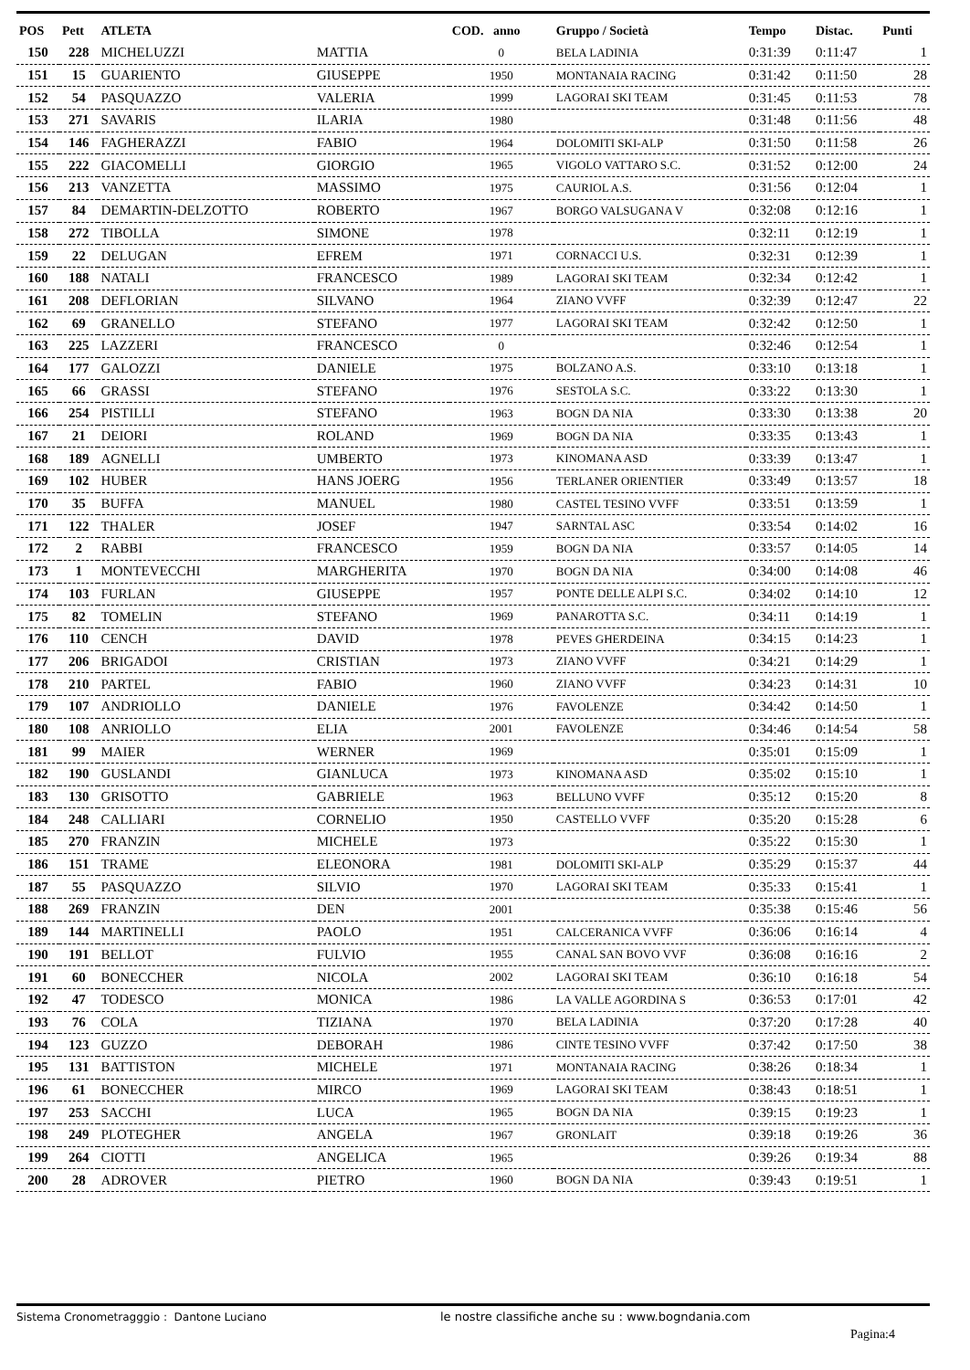| POS | Pett | ATLETA | | COD. anno | Gruppo / Società | Tempo | Distac. | Punti |
| --- | --- | --- | --- | --- | --- | --- | --- | --- |
| 150 | 228 | MICHELUZZI | MATTIA | 0 | BELA LADINIA | 0:31:39 | 0:11:47 | 1 |
| 151 | 15 | GUARIENTO | GIUSEPPE | 1950 | MONTANAIA RACING | 0:31:42 | 0:11:50 | 28 |
| 152 | 54 | PASQUAZZO | VALERIA | 1999 | LAGORAI SKI TEAM | 0:31:45 | 0:11:53 | 78 |
| 153 | 271 | SAVARIS | ILARIA | 1980 | | 0:31:48 | 0:11:56 | 48 |
| 154 | 146 | FAGHERAZZI | FABIO | 1964 | DOLOMITI SKI-ALP | 0:31:50 | 0:11:58 | 26 |
| 155 | 222 | GIACOMELLI | GIORGIO | 1965 | VIGOLO VATTARO S.C. | 0:31:52 | 0:12:00 | 24 |
| 156 | 213 | VANZETTA | MASSIMO | 1975 | CAURIOL A.S. | 0:31:56 | 0:12:04 | 1 |
| 157 | 84 | DEMARTIN-DELZOTTO | ROBERTO | 1967 | BORGO VALSUGANA V | 0:32:08 | 0:12:16 | 1 |
| 158 | 272 | TIBOLLA | SIMONE | 1978 | | 0:32:11 | 0:12:19 | 1 |
| 159 | 22 | DELUGAN | EFREM | 1971 | CORNACCI U.S. | 0:32:31 | 0:12:39 | 1 |
| 160 | 188 | NATALI | FRANCESCO | 1989 | LAGORAI SKI TEAM | 0:32:34 | 0:12:42 | 1 |
| 161 | 208 | DEFLORIAN | SILVANO | 1964 | ZIANO VVFF | 0:32:39 | 0:12:47 | 22 |
| 162 | 69 | GRANELLO | STEFANO | 1977 | LAGORAI SKI TEAM | 0:32:42 | 0:12:50 | 1 |
| 163 | 225 | LAZZERI | FRANCESCO | 0 | | 0:32:46 | 0:12:54 | 1 |
| 164 | 177 | GALOZZI | DANIELE | 1975 | BOLZANO A.S. | 0:33:10 | 0:13:18 | 1 |
| 165 | 66 | GRASSI | STEFANO | 1976 | SESTOLA S.C. | 0:33:22 | 0:13:30 | 1 |
| 166 | 254 | PISTILLI | STEFANO | 1963 | BOGN DA NIA | 0:33:30 | 0:13:38 | 20 |
| 167 | 21 | DEIORI | ROLAND | 1969 | BOGN DA NIA | 0:33:35 | 0:13:43 | 1 |
| 168 | 189 | AGNELLI | UMBERTO | 1973 | KINOMANA ASD | 0:33:39 | 0:13:47 | 1 |
| 169 | 102 | HUBER | HANS JOERG | 1956 | TERLANER ORIENTIER | 0:33:49 | 0:13:57 | 18 |
| 170 | 35 | BUFFA | MANUEL | 1980 | CASTEL TESINO VVFF | 0:33:51 | 0:13:59 | 1 |
| 171 | 122 | THALER | JOSEF | 1947 | SARNTAL ASC | 0:33:54 | 0:14:02 | 16 |
| 172 | 2 | RABBI | FRANCESCO | 1959 | BOGN DA NIA | 0:33:57 | 0:14:05 | 14 |
| 173 | 1 | MONTEVECCHI | MARGHERITA | 1970 | BOGN DA NIA | 0:34:00 | 0:14:08 | 46 |
| 174 | 103 | FURLAN | GIUSEPPE | 1957 | PONTE DELLE ALPI S.C. | 0:34:02 | 0:14:10 | 12 |
| 175 | 82 | TOMELIN | STEFANO | 1969 | PANAROTTA S.C. | 0:34:11 | 0:14:19 | 1 |
| 176 | 110 | CENCH | DAVID | 1978 | PEVES GHERDEINA | 0:34:15 | 0:14:23 | 1 |
| 177 | 206 | BRIGADOI | CRISTIAN | 1973 | ZIANO VVFF | 0:34:21 | 0:14:29 | 1 |
| 178 | 210 | PARTEL | FABIO | 1960 | ZIANO VVFF | 0:34:23 | 0:14:31 | 10 |
| 179 | 107 | ANDRIOLLO | DANIELE | 1976 | FAVOLENZE | 0:34:42 | 0:14:50 | 1 |
| 180 | 108 | ANRIOLLO | ELIA | 2001 | FAVOLENZE | 0:34:46 | 0:14:54 | 58 |
| 181 | 99 | MAIER | WERNER | 1969 | | 0:35:01 | 0:15:09 | 1 |
| 182 | 190 | GUSLANDI | GIANLUCA | 1973 | KINOMANA ASD | 0:35:02 | 0:15:10 | 1 |
| 183 | 130 | GRISOTTO | GABRIELE | 1963 | BELLUNO VVFF | 0:35:12 | 0:15:20 | 8 |
| 184 | 248 | CALLIARI | CORNELIO | 1950 | CASTELLO VVFF | 0:35:20 | 0:15:28 | 6 |
| 185 | 270 | FRANZIN | MICHELE | 1973 | | 0:35:22 | 0:15:30 | 1 |
| 186 | 151 | TRAME | ELEONORA | 1981 | DOLOMITI SKI-ALP | 0:35:29 | 0:15:37 | 44 |
| 187 | 55 | PASQUAZZO | SILVIO | 1970 | LAGORAI SKI TEAM | 0:35:33 | 0:15:41 | 1 |
| 188 | 269 | FRANZIN | DEN | 2001 | | 0:35:38 | 0:15:46 | 56 |
| 189 | 144 | MARTINELLI | PAOLO | 1951 | CALCERANICA VVFF | 0:36:06 | 0:16:14 | 4 |
| 190 | 191 | BELLOT | FULVIO | 1955 | CANAL SAN BOVO VVF | 0:36:08 | 0:16:16 | 2 |
| 191 | 60 | BONECCHER | NICOLA | 2002 | LAGORAI SKI TEAM | 0:36:10 | 0:16:18 | 54 |
| 192 | 47 | TODESCO | MONICA | 1986 | LA VALLE AGORDINA S | 0:36:53 | 0:17:01 | 42 |
| 193 | 76 | COLA | TIZIANA | 1970 | BELA LADINIA | 0:37:20 | 0:17:28 | 40 |
| 194 | 123 | GUZZO | DEBORAH | 1986 | CINTE TESINO VVFF | 0:37:42 | 0:17:50 | 38 |
| 195 | 131 | BATTISTON | MICHELE | 1971 | MONTANAIA RACING | 0:38:26 | 0:18:34 | 1 |
| 196 | 61 | BONECCHER | MIRCO | 1969 | LAGORAI SKI TEAM | 0:38:43 | 0:18:51 | 1 |
| 197 | 253 | SACCHI | LUCA | 1965 | BOGN DA NIA | 0:39:15 | 0:19:23 | 1 |
| 198 | 249 | PLOTEGHER | ANGELA | 1967 | GRONLAIT | 0:39:18 | 0:19:26 | 36 |
| 199 | 264 | CIOTTI | ANGELICA | 1965 | | 0:39:26 | 0:19:34 | 88 |
| 200 | 28 | ADROVER | PIETRO | 1960 | BOGN DA NIA | 0:39:43 | 0:19:51 | 1 |
Sistema Cronometragggio : Dantone Luciano le nostre classifiche anche su : www.bogndania.com
Pagina:4